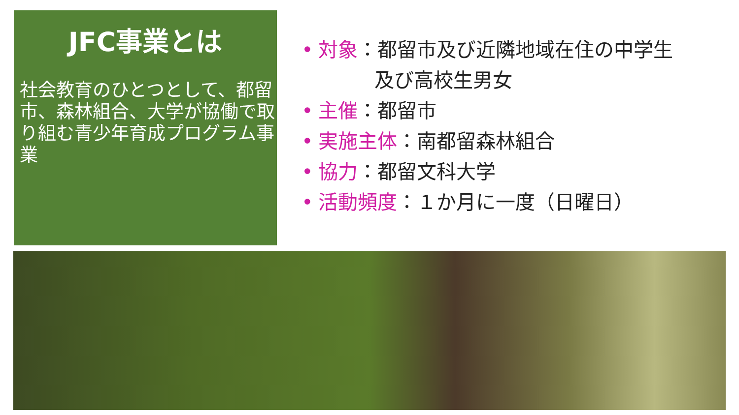JFC事業とは
社会教育のひとつとして、都留市、森林組合、大学が協働で取り組む青少年育成プログラム事業
• 対象：都留市及び近隣地域在住の中学生
及び高校生男女
• 主催：都留市
• 実施主体：南都留森林組合
• 協力：都留文科大学
• 活動頻度：１か月に一度（日曜日）